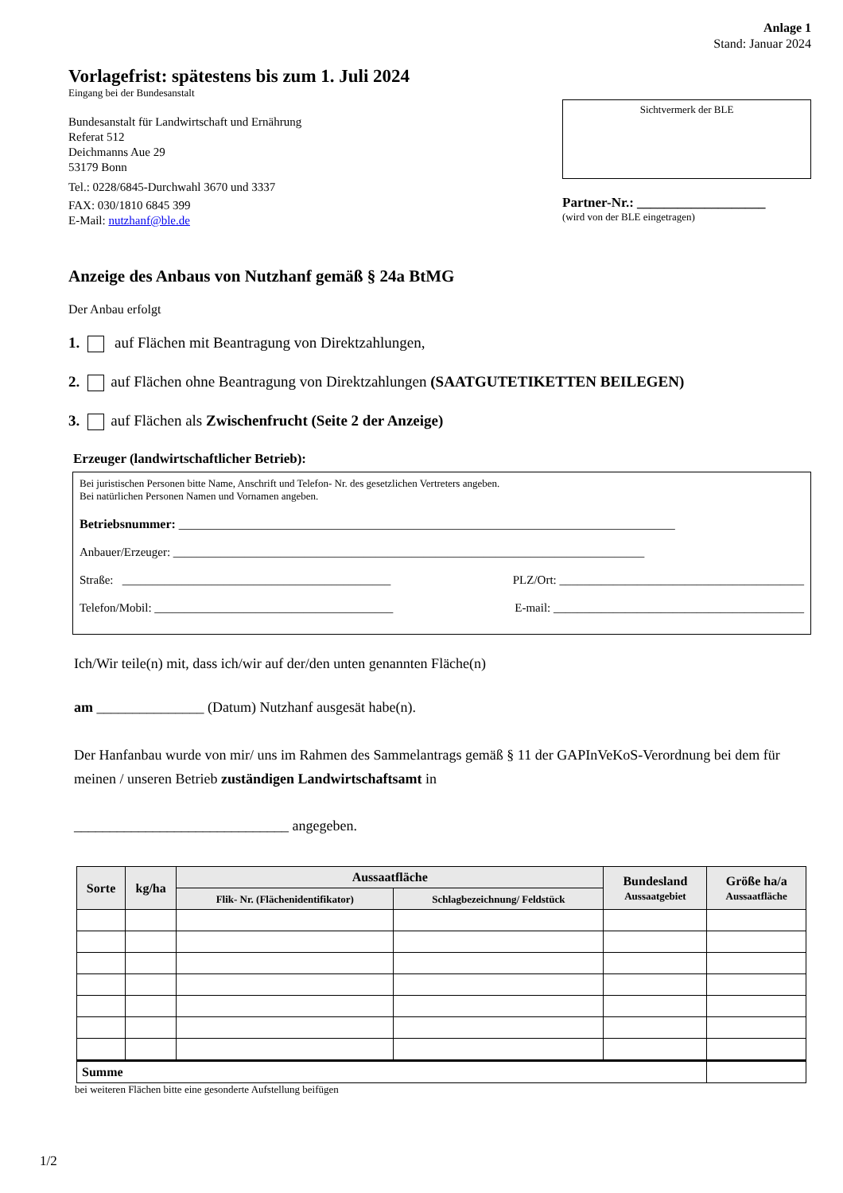Anlage 1
Stand: Januar 2024
Vorlagefrist: spätestens bis zum 1. Juli 2024
Eingang bei der Bundesanstalt
Bundesanstalt für Landwirtschaft und Ernährung
Referat 512
Deichmanns Aue 29
53179 Bonn
Tel.: 0228/6845-Durchwahl 3670 und 3337
FAX: 030/1810 6845 399
E-Mail: nutzhanf@ble.de
Sichtvermerk der BLE
Partner-Nr.: ___________________
(wird von der BLE eingetragen)
Anzeige des Anbaus von Nutzhanf gemäß § 24a BtMG
Der Anbau erfolgt
1. auf Flächen mit Beantragung von Direktzahlungen,
2. auf Flächen ohne Beantragung von Direktzahlungen (SAATGUTETIKETTEN BEILEGEN)
3. auf Flächen als Zwischenfrucht (Seite 2 der Anzeige)
Erzeuger (landwirtschaftlicher Betrieb):
Bei juristischen Personen bitte Name, Anschrift und Telefon- Nr. des gesetzlichen Vertreters angeben.
Bei natürlichen Personen Namen und Vornamen angeben.
Betriebsnummer: ______________________________________________________________________________
Anbauer/Erzeuger: _______________________________________________________________________________
Straße: _____________________________________________ PLZ/Ort: _________________________________________
Telefon/Mobil: ________________________________________ E-mail: __________________________________________
Ich/Wir teile(n) mit, dass ich/wir auf der/den unten genannten Fläche(n)
am _______________ (Datum) Nutzhanf ausgesät habe(n).
Der Hanfanbau wurde von mir/ uns im Rahmen des Sammelantrags gemäß § 11 der GAPInVeKoS-Verordnung bei dem für meinen / unseren Betrieb zuständigen Landwirtschaftsamt in
______________________________ angegeben.
| Sorte | kg/ha | Aussaatfläche | | Bundesland Aussaatgebiet | Größe ha/a Aussaatfläche |
| --- | --- | --- | --- | --- | --- |
| | | Flik- Nr. (Flächenidentifikator) | Schlagbezeichnung/ Feldstück | | |
| Summe | | | | | |
bei weiteren Flächen bitte eine gesonderte Aufstellung beifügen
1/2